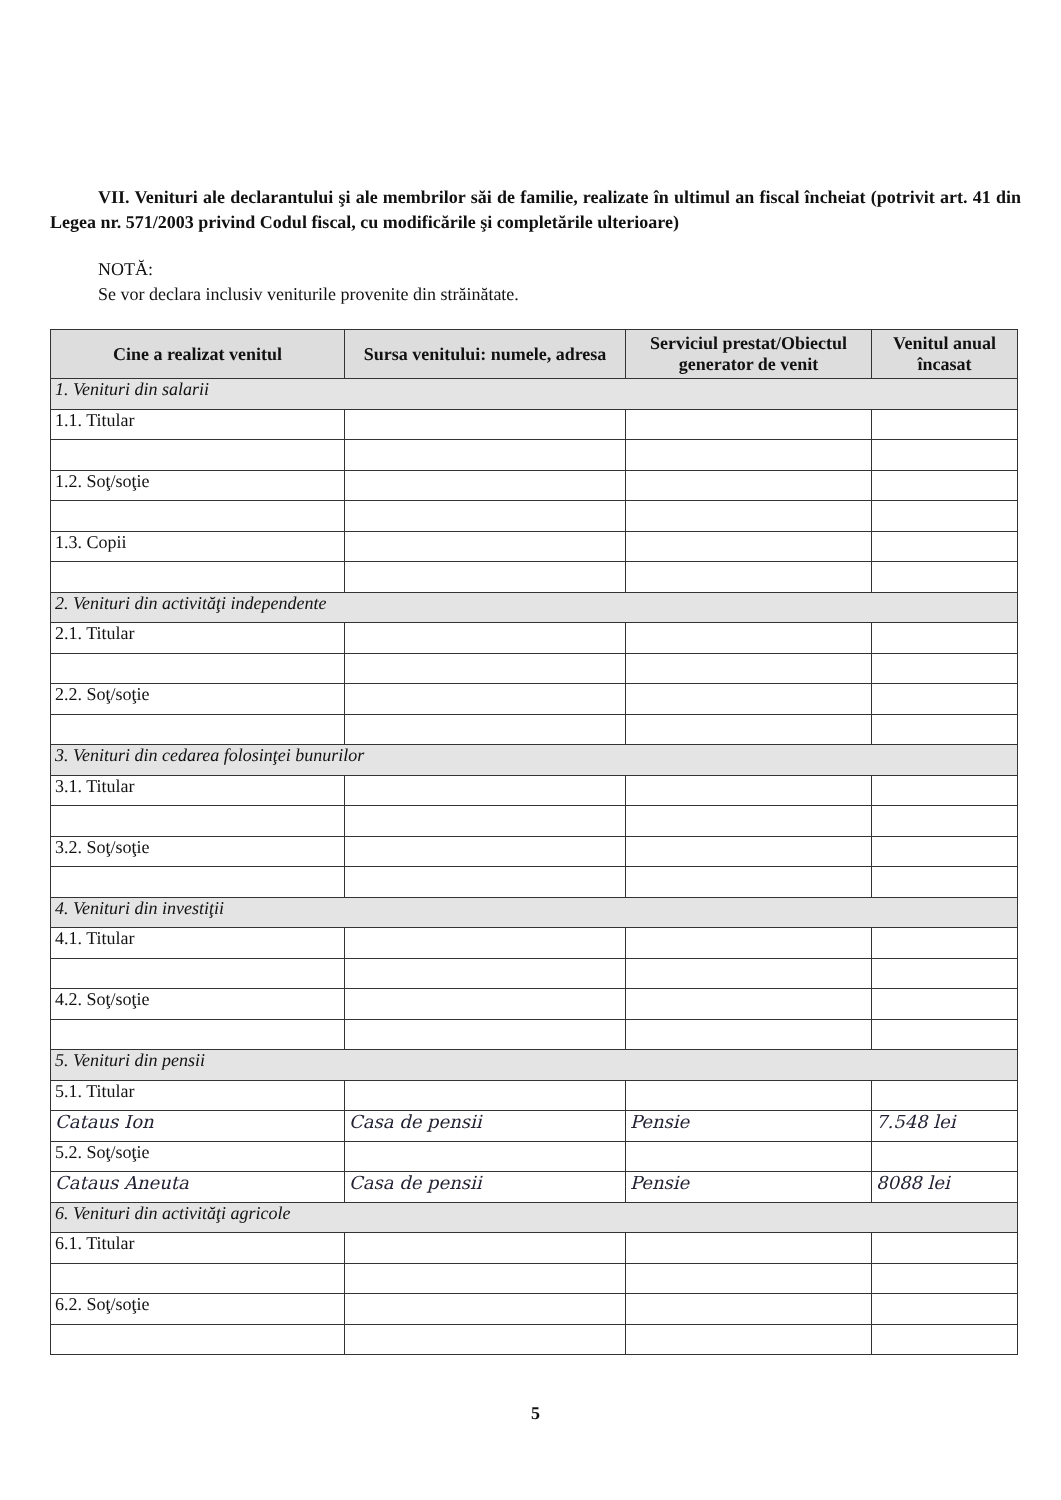VII. Venituri ale declarantului şi ale membrilor săi de familie, realizate în ultimul an fiscal încheiat (potrivit art. 41 din Legea nr. 571/2003 privind Codul fiscal, cu modificările şi completările ulterioare)
NOTĂ:
Se vor declara inclusiv veniturile provenite din străinătate.
| Cine a realizat venitul | Sursa venitului: numele, adresa | Serviciul prestat/Obiectul generator de venit | Venitul anual încasat |
| --- | --- | --- | --- |
| 1. Venituri din salarii | | | |
| 1.1. Titular | | | |
| 1.2. Soţ/soţie | | | |
| 1.3. Copii | | | |
| 2. Venituri din activităţi independente | | | |
| 2.1. Titular | | | |
| 2.2. Soţ/soţie | | | |
| 3. Venituri din cedarea folosinţei bunurilor | | | |
| 3.1. Titular | | | |
| 3.2. Soţ/soţie | | | |
| 4. Venituri din investiţii | | | |
| 4.1. Titular | | | |
| 4.2. Soţ/soţie | | | |
| 5. Venituri din pensii | | | |
| 5.1. Titular | | | |
| Cataus Ion | Casa de pensii | Pensie | 7.548 lei |
| 5.2. Soţ/soţie | | | |
| Cataus Aneuta | Casa de pensii | Pensie | 8088 lei |
| 6. Venituri din activităţi agricole | | | |
| 6.1. Titular | | | |
| 6.2. Soţ/soţie | | | |
5